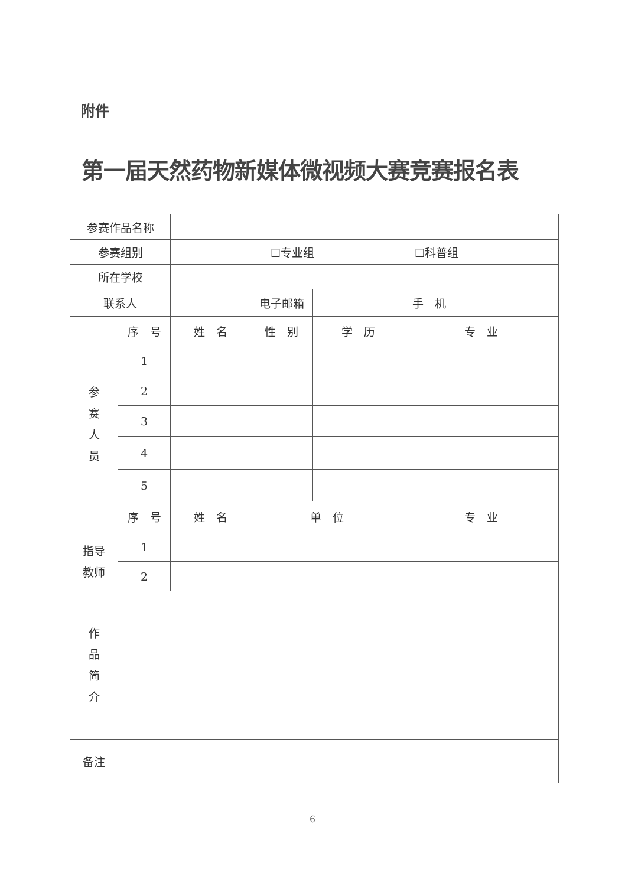附件
第一届天然药物新媒体微视频大赛竞赛报名表
| 参赛作品名称 | | | | | | |
| 参赛组别 | | ☐专业组 ☐科普组 | | | | |
| 所在学校 | | | | | | |
| 联系人 | | | 电子邮箱 | | 手 机 | |
| 参 赛 人 员 | 序 号 | 姓 名 | 性 别 | 学 历 | 专 业 | |
| | 1 | | | | | |
| | 2 | | | | | |
| | 3 | | | | | |
| | 4 | | | | | |
| | 5 | | | | | |
| | 序 号 | 姓 名 | 单 位 | | 专 业 | |
| 指导 教师 | 1 | | | | | |
| | 2 | | | | | |
| 作 品 简 介 | | | | | | |
| 备注 | | | | | | |
6